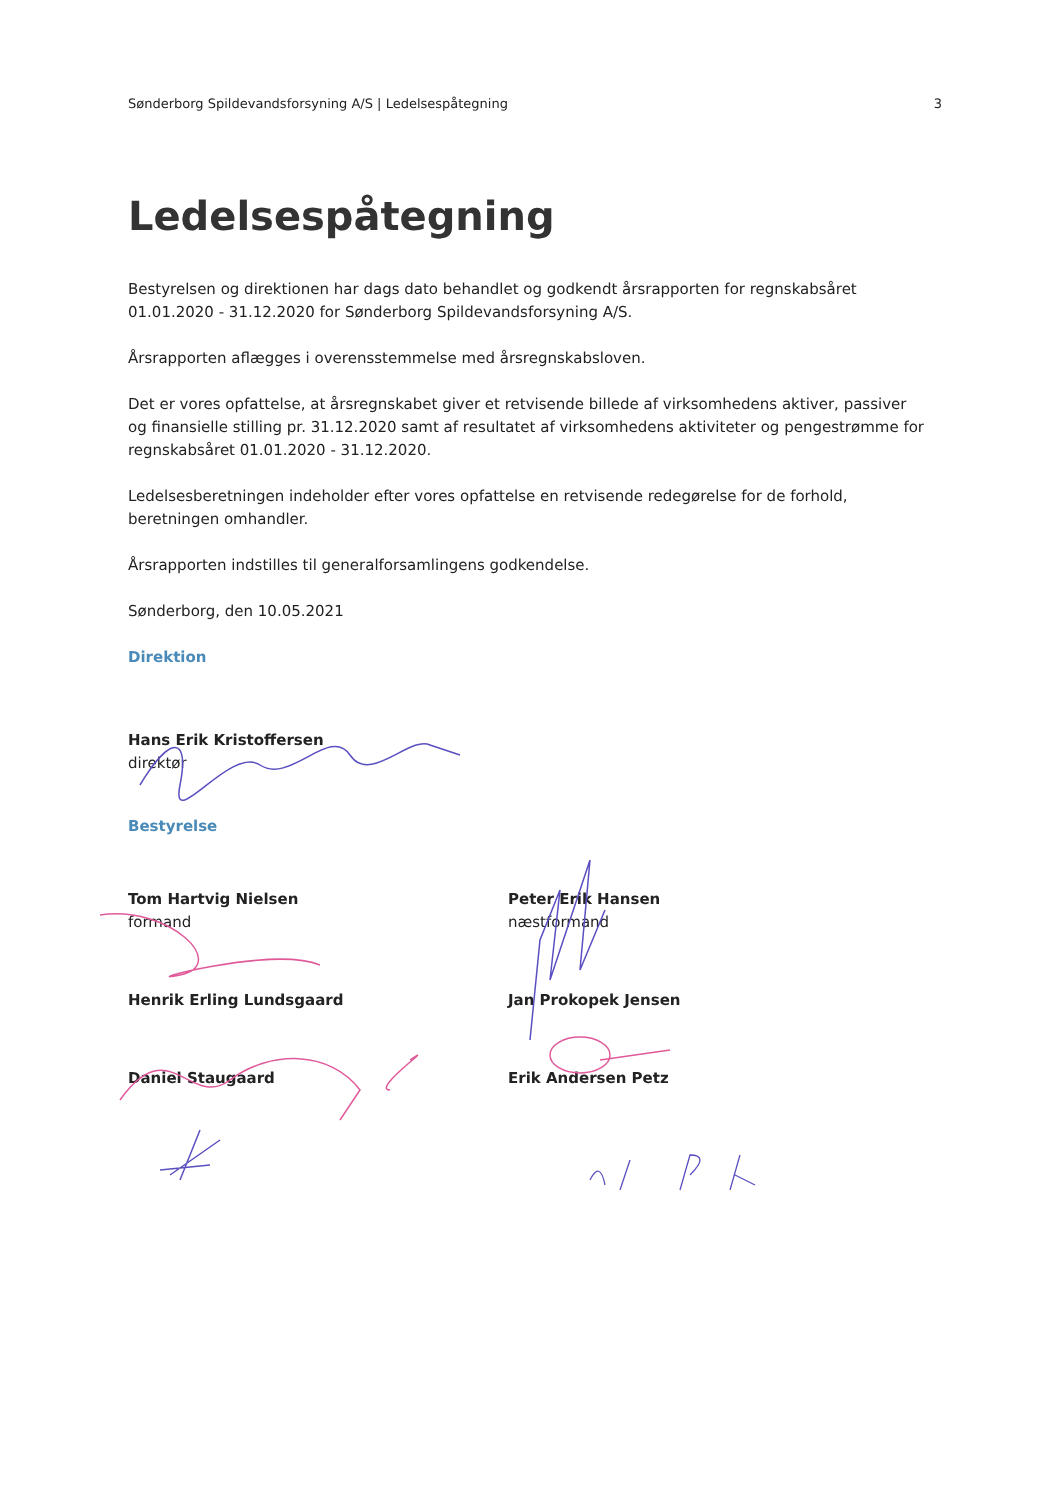Sønderborg Spildevandsforsyning A/S | Ledelsespåtegning 3
Ledelsespåtegning
Bestyrelsen og direktionen har dags dato behandlet og godkendt årsrapporten for regnskabsåret 01.01.2020 - 31.12.2020 for Sønderborg Spildevandsforsyning A/S.
Årsrapporten aflægges i overensstemmelse med årsregnskabsloven.
Det er vores opfattelse, at årsregnskabet giver et retvisende billede af virksomhedens aktiver, passiver og finansielle stilling pr. 31.12.2020 samt af resultatet af virksomhedens aktiviteter og pengestrømme for regnskabsåret 01.01.2020 - 31.12.2020.
Ledelsesberetningen indeholder efter vores opfattelse en retvisende redegørelse for de forhold, beretningen omhandler.
Årsrapporten indstilles til generalforsamlingens godkendelse.
Sønderborg, den 10.05.2021
Direktion
Hans Erik Kristoffersen
direktør
Bestyrelse
Tom Hartvig Nielsen
formand
Peter Erik Hansen
næstformand
Henrik Erling Lundsgaard
Jan Prokopek Jensen
Daniel Staugaard
Erik Andersen Petz